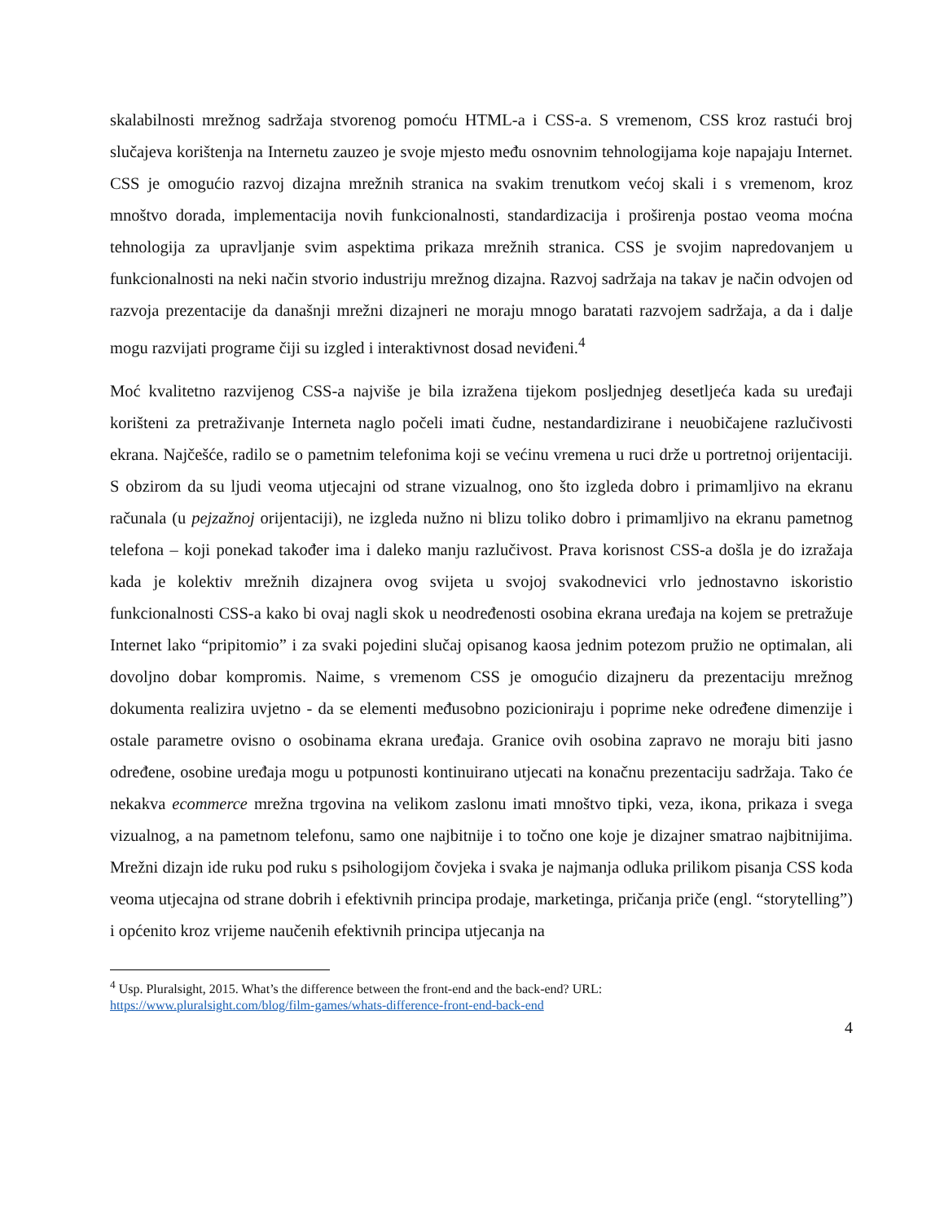skalabilnosti mrežnog sadržaja stvorenog pomoću HTML-a i CSS-a. S vremenom, CSS kroz rastući broj slučajeva korištenja na Internetu zauzeo je svoje mjesto među osnovnim tehnologijama koje napajaju Internet. CSS je omogućio razvoj dizajna mrežnih stranica na svakim trenutkom većoj skali i s vremenom, kroz mnoštvo dorada, implementacija novih funkcionalnosti, standardizacija i proširenja postao veoma moćna tehnologija za upravljanje svim aspektima prikaza mrežnih stranica. CSS je svojim napredovanjem u funkcionalnosti na neki način stvorio industriju mrežnog dizajna. Razvoj sadržaja na takav je način odvojen od razvoja prezentacije da današnji mrežni dizajneri ne moraju mnogo baratati razvojem sadržaja, a da i dalje mogu razvijati programe čiji su izgled i interaktivnost dosad neviđeni.<sup>4</sup>
Moć kvalitetno razvijenog CSS-a najviše je bila izražena tijekom posljednjeg desetljeća kada su uređaji korišteni za pretraživanje Interneta naglo počeli imati čudne, nestandardizirane i neuobičajene razlučivosti ekrana. Najčešće, radilo se o pametnim telefonima koji se većinu vremena u ruci drže u portretnoj orijentaciji. S obzirom da su ljudi veoma utjecajni od strane vizualnog, ono što izgleda dobro i primamljivo na ekranu računala (u pejzažnoj orijentaciji), ne izgleda nužno ni blizu toliko dobro i primamljivo na ekranu pametnog telefona – koji ponekad također ima i daleko manju razlučivost. Prava korisnost CSS-a došla je do izražaja kada je kolektiv mrežnih dizajnera ovog svijeta u svojoj svakodnevici vrlo jednostavno iskoristio funkcionalnosti CSS-a kako bi ovaj nagli skok u neodređenosti osobina ekrana uređaja na kojem se pretražuje Internet lako “pripitomio” i za svaki pojedini slučaj opisanog kaosa jednim potezom pružio ne optimalan, ali dovoljno dobar kompromis. Naime, s vremenom CSS je omogućio dizajneru da prezentaciju mrežnog dokumenta realizira uvjetno - da se elementi međusobno pozicioniraju i poprime neke određene dimenzije i ostale parametre ovisno o osobinama ekrana uređaja. Granice ovih osobina zapravo ne moraju biti jasno određene, osobine uređaja mogu u potpunosti kontinuirano utjecati na konačnu prezentaciju sadržaja. Tako će nekakva ecommerce mrežna trgovina na velikom zaslonu imati mnoštvo tipki, veza, ikona, prikaza i svega vizualnog, a na pametnom telefonu, samo one najbitnije i to točno one koje je dizajner smatrao najbitnijima. Mrežni dizajn ide ruku pod ruku s psihologijom čovjeka i svaka je najmanja odluka prilikom pisanja CSS koda veoma utjecajna od strane dobrih i efektivnih principa prodaje, marketinga, pričanja priče (engl. “storytelling”) i općenito kroz vrijeme naučenih efektivnih principa utjecanja na
<sup>4</sup> Usp. Pluralsight, 2015. What’s the difference between the front-end and the back-end? URL:
https://www.pluralsight.com/blog/film-games/whats-difference-front-end-back-end
4